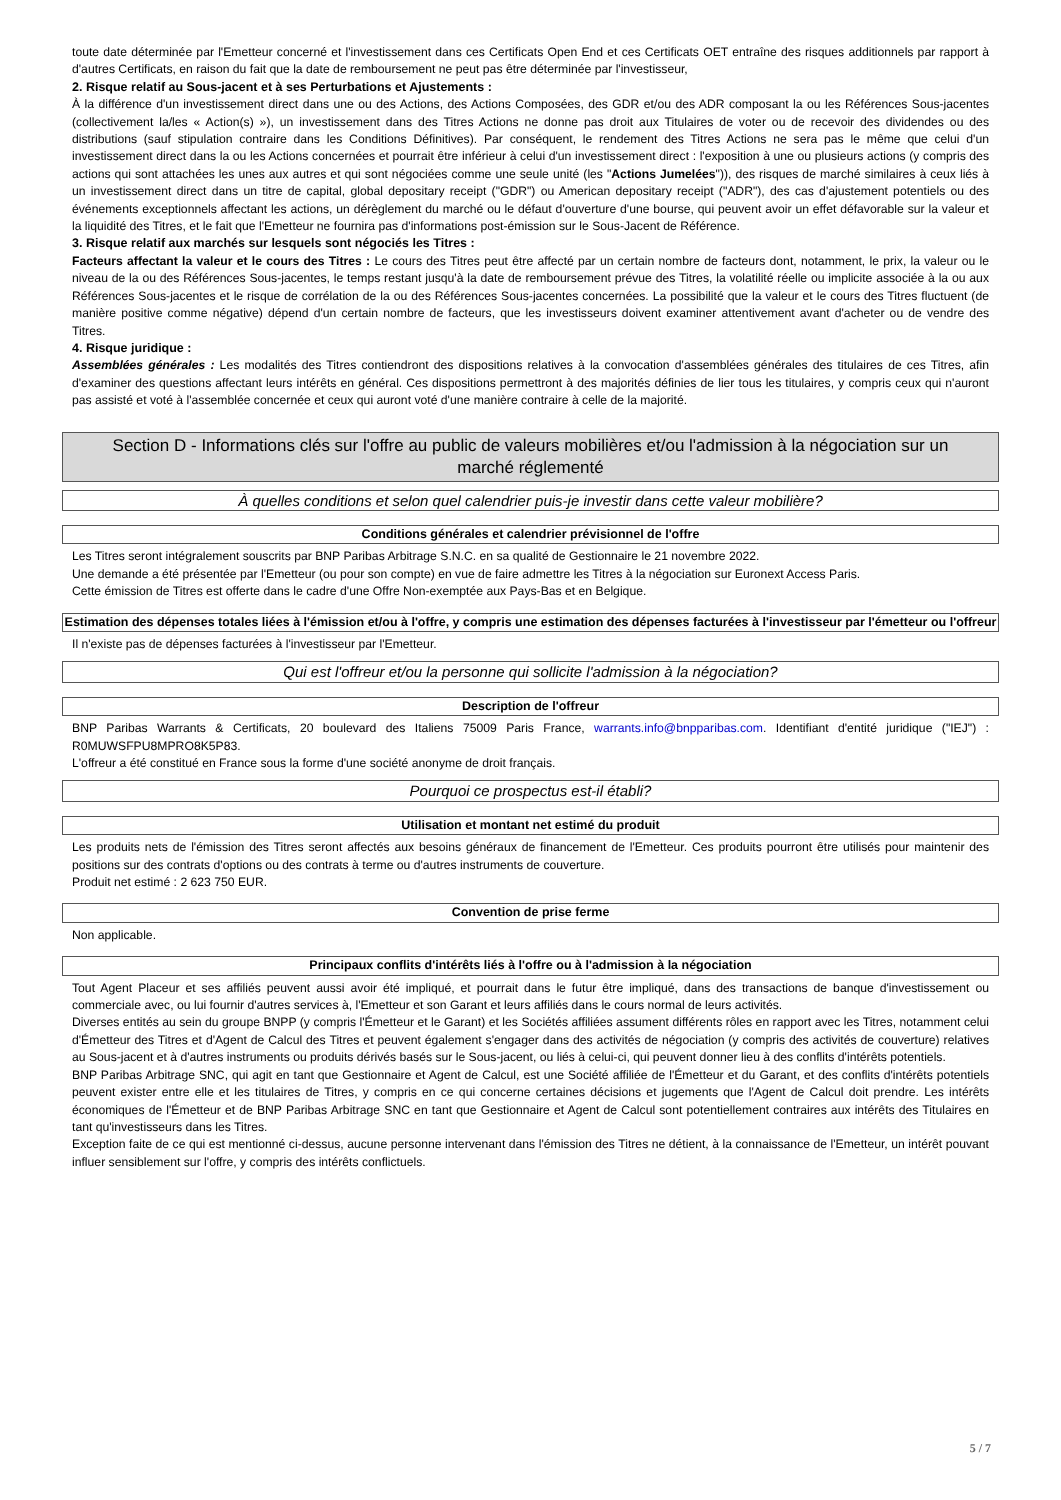toute date déterminée par l'Emetteur concerné et l'investissement dans ces Certificats Open End et ces Certificats OET entraîne des risques additionnels par rapport à d'autres Certificats, en raison du fait que la date de remboursement ne peut pas être déterminée par l'investisseur,
2. Risque relatif au Sous-jacent et à ses Perturbations et Ajustements :
À la différence d'un investissement direct dans une ou des Actions, des Actions Composées, des GDR et/ou des ADR composant la ou les Références Sous-jacentes (collectivement la/les « Action(s) »), un investissement dans des Titres Actions ne donne pas droit aux Titulaires de voter ou de recevoir des dividendes ou des distributions (sauf stipulation contraire dans les Conditions Définitives). Par conséquent, le rendement des Titres Actions ne sera pas le même que celui d'un investissement direct dans la ou les Actions concernées et pourrait être inférieur à celui d'un investissement direct : l'exposition à une ou plusieurs actions (y compris des actions qui sont attachées les unes aux autres et qui sont négociées comme une seule unité (les "Actions Jumelées")), des risques de marché similaires à ceux liés à un investissement direct dans un titre de capital, global depositary receipt ("GDR") ou American depositary receipt ("ADR"), des cas d'ajustement potentiels ou des événements exceptionnels affectant les actions, un dérèglement du marché ou le défaut d'ouverture d'une bourse, qui peuvent avoir un effet défavorable sur la valeur et la liquidité des Titres, et le fait que l'Emetteur ne fournira pas d'informations post-émission sur le Sous-Jacent de Référence.
3. Risque relatif aux marchés sur lesquels sont négociés les Titres :
Facteurs affectant la valeur et le cours des Titres : Le cours des Titres peut être affecté par un certain nombre de facteurs dont, notamment, le prix, la valeur ou le niveau de la ou des Références Sous-jacentes, le temps restant jusqu'à la date de remboursement prévue des Titres, la volatilité réelle ou implicite associée à la ou aux Références Sous-jacentes et le risque de corrélation de la ou des Références Sous-jacentes concernées. La possibilité que la valeur et le cours des Titres fluctuent (de manière positive comme négative) dépend d'un certain nombre de facteurs, que les investisseurs doivent examiner attentivement avant d'acheter ou de vendre des Titres.
4. Risque juridique :
Assemblées générales : Les modalités des Titres contiendront des dispositions relatives à la convocation d'assemblées générales des titulaires de ces Titres, afin d'examiner des questions affectant leurs intérêts en général. Ces dispositions permettront à des majorités définies de lier tous les titulaires, y compris ceux qui n'auront pas assisté et voté à l'assemblée concernée et ceux qui auront voté d'une manière contraire à celle de la majorité.
Section D - Informations clés sur l'offre au public de valeurs mobilières et/ou l'admission à la négociation sur un marché réglementé
À quelles conditions et selon quel calendrier puis-je investir dans cette valeur mobilière?
Conditions générales et calendrier prévisionnel de l'offre
Les Titres seront intégralement souscrits par BNP Paribas Arbitrage S.N.C. en sa qualité de Gestionnaire le 21 novembre 2022.
Une demande a été présentée par l'Emetteur (ou pour son compte) en vue de faire admettre les Titres à la négociation sur Euronext Access Paris.
Cette émission de Titres est offerte dans le cadre d'une Offre Non-exemptée aux Pays-Bas et en Belgique.
Estimation des dépenses totales liées à l'émission et/ou à l'offre, y compris une estimation des dépenses facturées à l'investisseur par l'émetteur ou l'offreur
Il n'existe pas de dépenses facturées à l'investisseur par l'Emetteur.
Qui est l'offreur et/ou la personne qui sollicite l'admission à la négociation?
Description de l'offreur
BNP Paribas Warrants & Certificats, 20 boulevard des Italiens 75009 Paris France, warrants.info@bnpparibas.com. Identifiant d'entité juridique ("IEJ") : R0MUWSFPU8MPRO8K5P83.
L'offreur a été constitué en France sous la forme d'une société anonyme de droit français.
Pourquoi ce prospectus est-il établi?
Utilisation et montant net estimé du produit
Les produits nets de l'émission des Titres seront affectés aux besoins généraux de financement de l'Emetteur. Ces produits pourront être utilisés pour maintenir des positions sur des contrats d'options ou des contrats à terme ou d'autres instruments de couverture.
Produit net estimé : 2 623 750 EUR.
Convention de prise ferme
Non applicable.
Principaux conflits d'intérêts liés à l'offre ou à l'admission à la négociation
Tout Agent Placeur et ses affiliés peuvent aussi avoir été impliqué, et pourrait dans le futur être impliqué, dans des transactions de banque d'investissement ou commerciale avec, ou lui fournir d'autres services à, l'Emetteur et son Garant et leurs affiliés dans le cours normal de leurs activités.
Diverses entités au sein du groupe BNPP (y compris l'Émetteur et le Garant) et les Sociétés affiliées assument différents rôles en rapport avec les Titres, notamment celui d'Émetteur des Titres et d'Agent de Calcul des Titres et peuvent également s'engager dans des activités de négociation (y compris des activités de couverture) relatives au Sous-jacent et à d'autres instruments ou produits dérivés basés sur le Sous-jacent, ou liés à celui-ci, qui peuvent donner lieu à des conflits d'intérêts potentiels.
BNP Paribas Arbitrage SNC, qui agit en tant que Gestionnaire et Agent de Calcul, est une Société affiliée de l'Émetteur et du Garant, et des conflits d'intérêts potentiels peuvent exister entre elle et les titulaires de Titres, y compris en ce qui concerne certaines décisions et jugements que l'Agent de Calcul doit prendre. Les intérêts économiques de l'Émetteur et de BNP Paribas Arbitrage SNC en tant que Gestionnaire et Agent de Calcul sont potentiellement contraires aux intérêts des Titulaires en tant qu'investisseurs dans les Titres.
Exception faite de ce qui est mentionné ci-dessus, aucune personne intervenant dans l'émission des Titres ne détient, à la connaissance de l'Emetteur, un intérêt pouvant influer sensiblement sur l'offre, y compris des intérêts conflictuels.
5 / 7